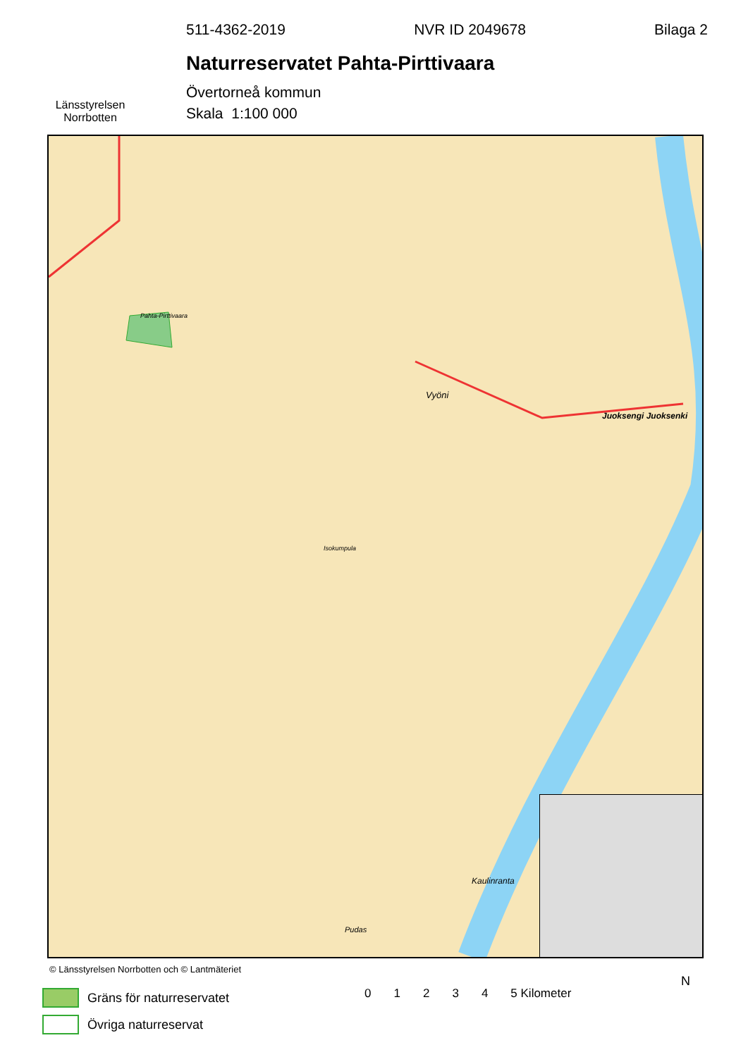Länsstyrelsen
Norrbotten
511-4362-2019 NVR ID 2049678 Bilaga 2
Naturreservatet Pahta-Pirttivaara
Övertorneå kommun
Skala 1:100 000
Pahta-Pirttivaara
Vyöni
Juoksengi Juoksenki
Isokumpula
Kaulinranta
Pudas
© Länsstyrelsen Norrbotten och © Lantmäteriet
Gräns för naturreservatet
Övriga naturreservat
01234 5 Kilometer
N